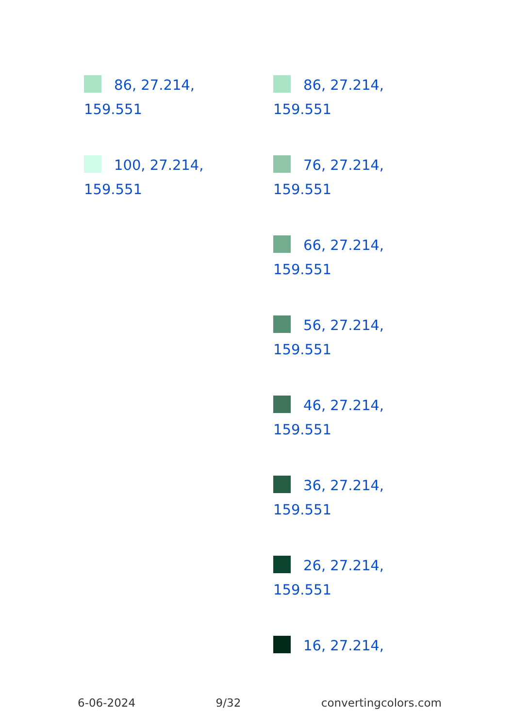86, 27.214, 159.551
100, 27.214, 159.551
86, 27.214, 159.551
76, 27.214, 159.551
66, 27.214, 159.551
56, 27.214, 159.551
46, 27.214, 159.551
36, 27.214, 159.551
26, 27.214, 159.551
16, 27.214,
6-06-2024 9/32 convertingcolors.com